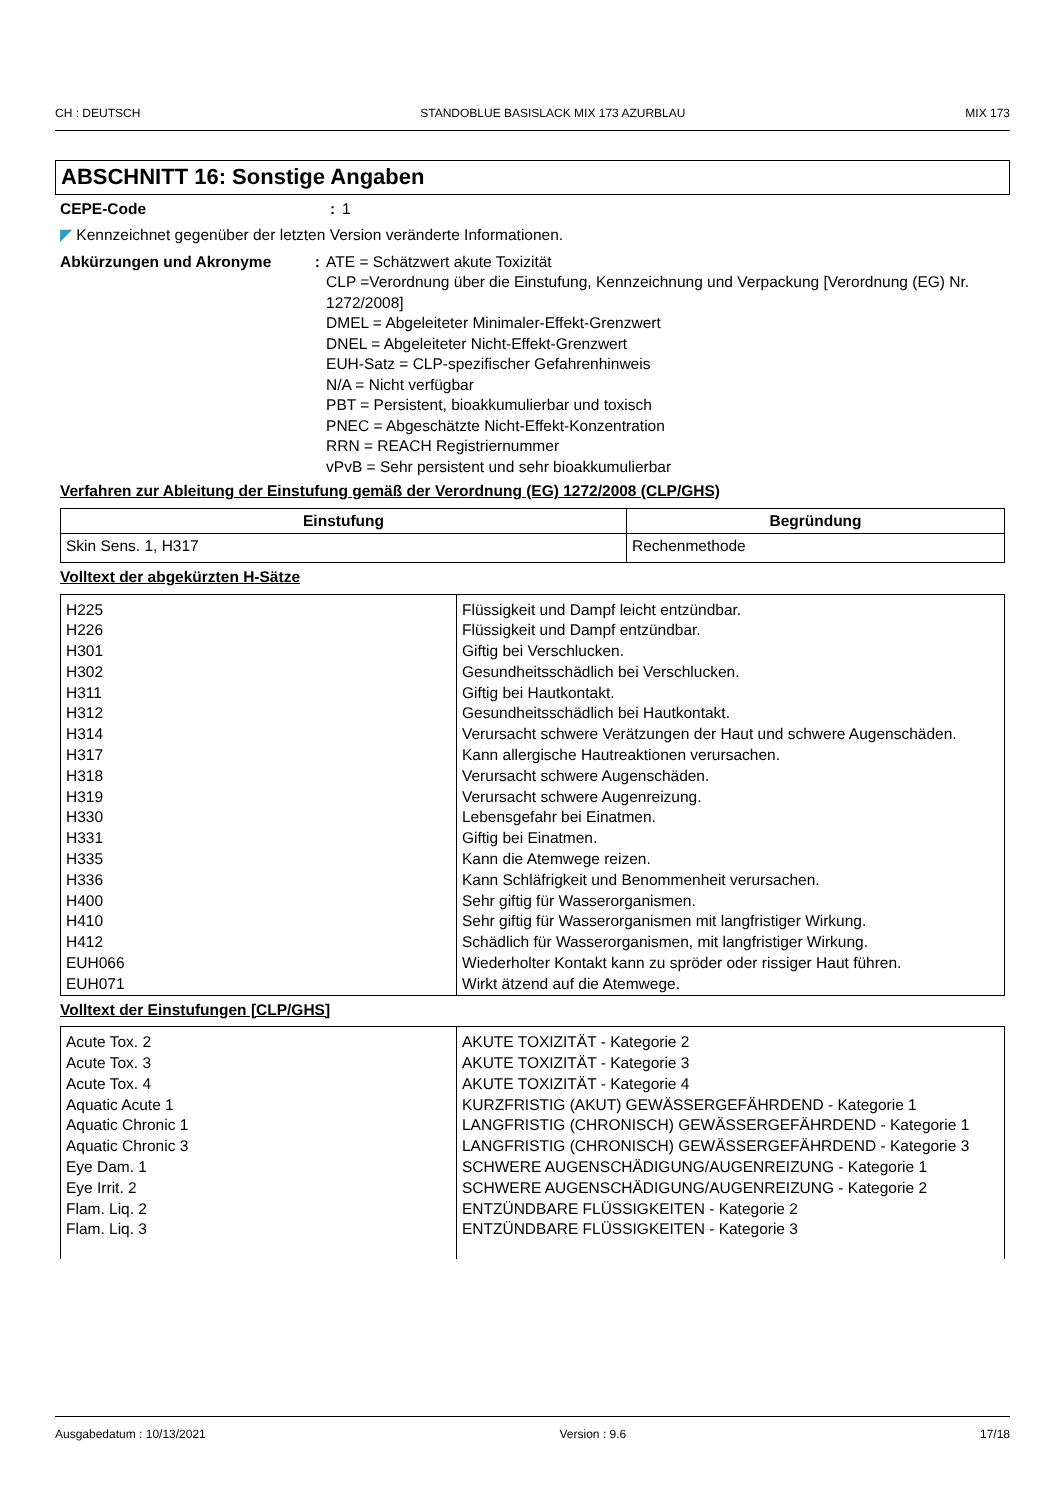CH : DEUTSCH STANDOBLUE BASISLACK MIX 173 AZURBLAU MIX 173
ABSCHNITT 16: Sonstige Angaben
CEPE-Code: 1
◤ Kennzeichnet gegenüber der letzten Version veränderte Informationen.
Abkürzungen und Akronyme: ATE = Schätzwert akute Toxizität
CLP =Verordnung über die Einstufung, Kennzeichnung und Verpackung [Verordnung (EG) Nr. 1272/2008]
DMEL = Abgeleiteter Minimaler-Effekt-Grenzwert
DNEL = Abgeleiteter Nicht-Effekt-Grenzwert
EUH-Satz = CLP-spezifischer Gefahrenhinweis
N/A = Nicht verfügbar
PBT = Persistent, bioakkumulierbar und toxisch
PNEC = Abgeschätzte Nicht-Effekt-Konzentration
RRN = REACH Registriernummer
vPvB = Sehr persistent und sehr bioakkumulierbar
Verfahren zur Ableitung der Einstufung gemäß der Verordnung (EG) 1272/2008 (CLP/GHS)
| Einstufung | Begründung |
| --- | --- |
| Skin Sens. 1, H317 | Rechenmethode |
Volltext der abgekürzten H-Sätze
| H225 | Flüssigkeit und Dampf leicht entzündbar. |
| H226 | Flüssigkeit und Dampf entzündbar. |
| H301 | Giftig bei Verschlucken. |
| H302 | Gesundheitsschädlich bei Verschlucken. |
| H311 | Giftig bei Hautkontakt. |
| H312 | Gesundheitsschädlich bei Hautkontakt. |
| H314 | Verursacht schwere Verätzungen der Haut und schwere Augenschäden. |
| H317 | Kann allergische Hautreaktionen verursachen. |
| H318 | Verursacht schwere Augenschäden. |
| H319 | Verursacht schwere Augenreizung. |
| H330 | Lebensgefahr bei Einatmen. |
| H331 | Giftig bei Einatmen. |
| H335 | Kann die Atemwege reizen. |
| H336 | Kann Schläfrigkeit und Benommenheit verursachen. |
| H400 | Sehr giftig für Wasserorganismen. |
| H410 | Sehr giftig für Wasserorganismen mit langfristiger Wirkung. |
| H412 | Schädlich für Wasserorganismen, mit langfristiger Wirkung. |
| EUH066 | Wiederholter Kontakt kann zu spröder oder rissiger Haut führen. |
| EUH071 | Wirkt ätzend auf die Atemwege. |
Volltext der Einstufungen [CLP/GHS]
| Acute Tox. 2 | AKUTE TOXIZITÄT - Kategorie 2 |
| Acute Tox. 3 | AKUTE TOXIZITÄT - Kategorie 3 |
| Acute Tox. 4 | AKUTE TOXIZITÄT - Kategorie 4 |
| Aquatic Acute 1 | KURZFRISTIG (AKUT) GEWÄSSERGEFÄHRDEND - Kategorie 1 |
| Aquatic Chronic 1 | LANGFRISTIG (CHRONISCH) GEWÄSSERGEFÄHRDEND - Kategorie 1 |
| Aquatic Chronic 3 | LANGFRISTIG (CHRONISCH) GEWÄSSERGEFÄHRDEND - Kategorie 3 |
| Eye Dam. 1 | SCHWERE AUGENSCHÄDIGUNG/AUGENREIZUNG - Kategorie 1 |
| Eye Irrit. 2 | SCHWERE AUGENSCHÄDIGUNG/AUGENREIZUNG - Kategorie 2 |
| Flam. Liq. 2 | ENTZÜNDBARE FLÜSSIGKEITEN - Kategorie 2 |
| Flam. Liq. 3 | ENTZÜNDBARE FLÜSSIGKEITEN - Kategorie 3 |
Ausgabedatum : 10/13/2021 Version : 9.6 17/18